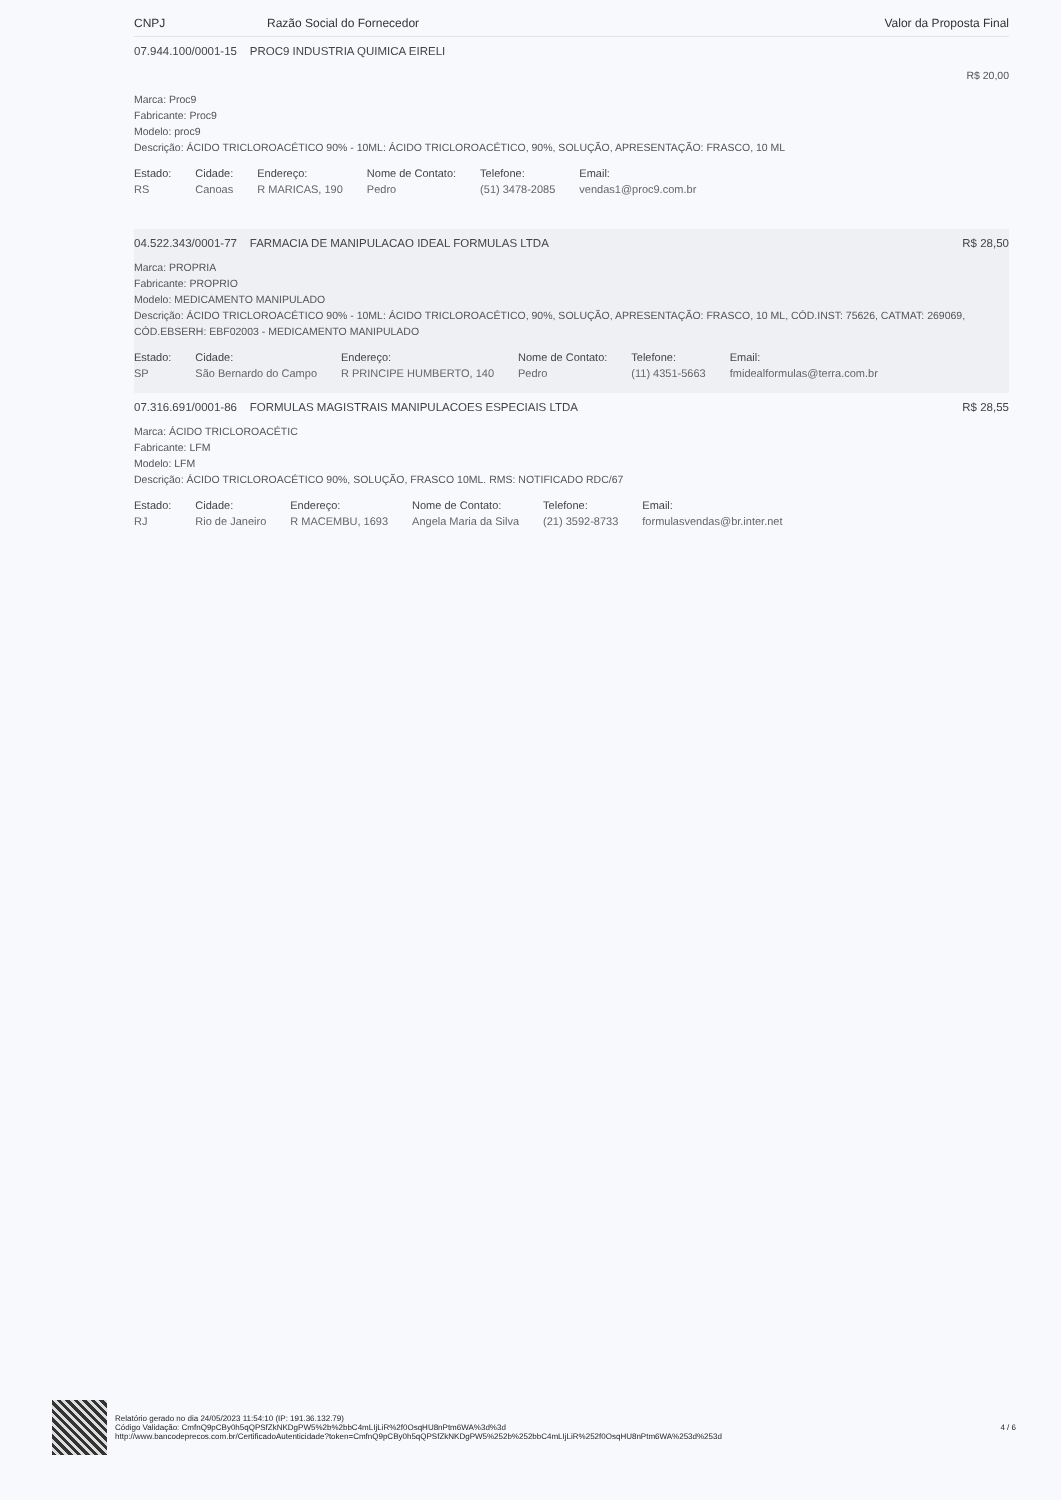CNPJ Razão Social do Fornecedor Valor da Proposta Final
07.944.100/0001-15 PROC9 INDUSTRIA QUIMICA EIRELI
R$ 20,00
Marca: Proc9
Fabricante: Proc9
Modelo: proc9
Descrição: ÁCIDO TRICLOROACÉTICO 90% - 10ML: ÁCIDO TRICLOROACÉTICO, 90%, SOLUÇÃO, APRESENTAÇÃO: FRASCO, 10 ML
| Estado: | Cidade: | Endereço: | Nome de Contato: | Telefone: | Email: |
| --- | --- | --- | --- | --- | --- |
| RS | Canoas | R MARICAS, 190 | Pedro | (51) 3478-2085 | vendas1@proc9.com.br |
04.522.343/0001-77 FARMACIA DE MANIPULACAO IDEAL FORMULAS LTDA R$ 28,50
Marca: PROPRIA
Fabricante: PROPRIO
Modelo: MEDICAMENTO MANIPULADO
Descrição: ÁCIDO TRICLOROACÉTICO 90% - 10ML: ÁCIDO TRICLOROACÉTICO, 90%, SOLUÇÃO, APRESENTAÇÃO: FRASCO, 10 ML, CÓD.INST: 75626, CATMAT: 269069, CÓD.EBSERH: EBF02003 - MEDICAMENTO MANIPULADO
| Estado: | Cidade: | Endereço: | Nome de Contato: | Telefone: | Email: |
| --- | --- | --- | --- | --- | --- |
| SP | São Bernardo do Campo | R PRINCIPE HUMBERTO, 140 | Pedro | (11) 4351-5663 | fmidealformulas@terra.com.br |
07.316.691/0001-86 FORMULAS MAGISTRAIS MANIPULACOES ESPECIAIS LTDA R$ 28,55
Marca: ÁCIDO TRICLOROACÉTIC
Fabricante: LFM
Modelo: LFM
Descrição: ÁCIDO TRICLOROACÉTICO 90%, SOLUÇÃO, FRASCO 10ML. RMS: NOTIFICADO RDC/67
| Estado: | Cidade: | Endereço: | Nome de Contato: | Telefone: | Email: |
| --- | --- | --- | --- | --- | --- |
| RJ | Rio de Janeiro | R MACEMBU, 1693 | Angela Maria da Silva | (21) 3592-8733 | formulasvendas@br.inter.net |
Relatório gerado no dia 24/05/2023 11:54:10 (IP: 191.36.132.79)
Código Validação: CmfnQ9pCBy0h5qQPSfZkNKDgPW5%2b%2bbC4mLIjLiR%2f0OsqHU8nPtm6WA%3d%3d
http://www.bancodeprecos.com.br/CertificadoAutenticidade?token=CmfnQ9pCBy0h5qQPSfZkNKDgPW5%252b%252bbC4mLIjLiR%252f0OsqHU8nPtm6WA%253d%253d
4 / 6